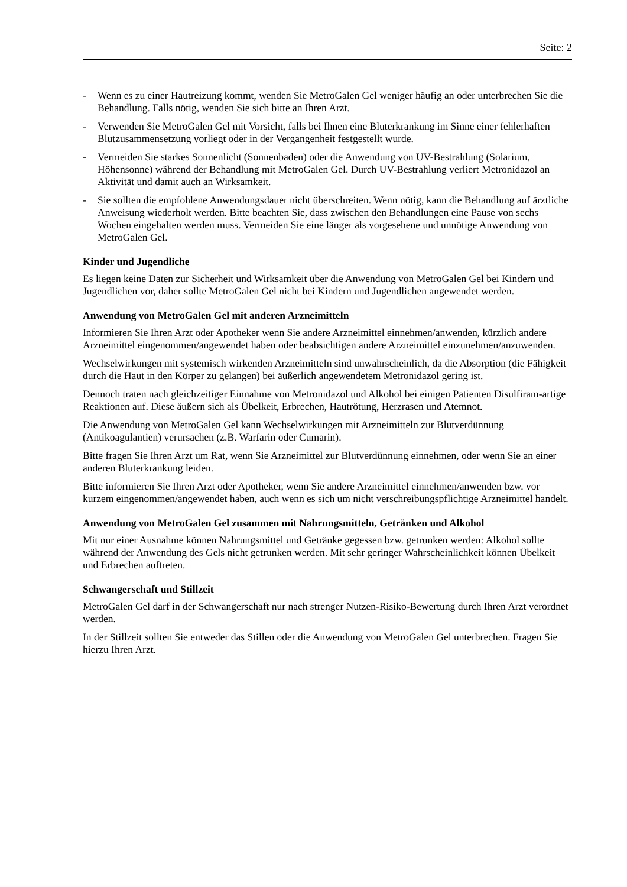Seite: 2
- Wenn es zu einer Hautreizung kommt, wenden Sie MetroGalen Gel weniger häufig an oder unterbrechen Sie die Behandlung. Falls nötig, wenden Sie sich bitte an Ihren Arzt.
- Verwenden Sie MetroGalen Gel mit Vorsicht, falls bei Ihnen eine Bluterkrankung im Sinne einer fehlerhaften Blutzusammensetzung vorliegt oder in der Vergangenheit festgestellt wurde.
- Vermeiden Sie starkes Sonnenlicht (Sonnenbaden) oder die Anwendung von UV-Bestrahlung (Solarium, Höhensonne) während der Behandlung mit MetroGalen Gel. Durch UV-Bestrahlung verliert Metronidazol an Aktivität und damit auch an Wirksamkeit.
- Sie sollten die empfohlene Anwendungsdauer nicht überschreiten. Wenn nötig, kann die Behandlung auf ärztliche Anweisung wiederholt werden. Bitte beachten Sie, dass zwischen den Behandlungen eine Pause von sechs Wochen eingehalten werden muss. Vermeiden Sie eine länger als vorgesehene und unnötige Anwendung von MetroGalen Gel.
Kinder und Jugendliche
Es liegen keine Daten zur Sicherheit und Wirksamkeit über die Anwendung von MetroGalen Gel bei Kindern und Jugendlichen vor, daher sollte MetroGalen Gel nicht bei Kindern und Jugendlichen angewendet werden.
Anwendung von MetroGalen Gel mit anderen Arzneimitteln
Informieren Sie Ihren Arzt oder Apotheker wenn Sie andere Arzneimittel einnehmen/anwenden, kürzlich andere Arzneimittel eingenommen/angewendet haben oder beabsichtigen andere Arzneimittel einzunehmen/anzuwenden.
Wechselwirkungen mit systemisch wirkenden Arzneimitteln sind unwahrscheinlich, da die Absorption (die Fähigkeit durch die Haut in den Körper zu gelangen) bei äußerlich angewendetem Metronidazol gering ist.
Dennoch traten nach gleichzeitiger Einnahme von Metronidazol und Alkohol bei einigen Patienten Disulfiram-artige Reaktionen auf. Diese äußern sich als Übelkeit, Erbrechen, Hautrötung, Herzrasen und Atemnot.
Die Anwendung von MetroGalen Gel kann Wechselwirkungen mit Arzneimitteln zur Blutverdünnung (Antikoagulantien) verursachen (z.B. Warfarin oder Cumarin).
Bitte fragen Sie Ihren Arzt um Rat, wenn Sie Arzneimittel zur Blutverdünnung einnehmen, oder wenn Sie an einer anderen Bluterkrankung leiden.
Bitte informieren Sie Ihren Arzt oder Apotheker, wenn Sie andere Arzneimittel einnehmen/anwenden bzw. vor kurzem eingenommen/angewendet haben, auch wenn es sich um nicht verschreibungspflichtige Arzneimittel handelt.
Anwendung von MetroGalen Gel zusammen mit Nahrungsmitteln, Getränken und Alkohol
Mit nur einer Ausnahme können Nahrungsmittel und Getränke gegessen bzw. getrunken werden: Alkohol sollte während der Anwendung des Gels nicht getrunken werden. Mit sehr geringer Wahrscheinlichkeit können Übelkeit und Erbrechen auftreten.
Schwangerschaft und Stillzeit
MetroGalen Gel darf in der Schwangerschaft nur nach strenger Nutzen-Risiko-Bewertung durch Ihren Arzt verordnet werden.
In der Stillzeit sollten Sie entweder das Stillen oder die Anwendung von MetroGalen Gel unterbrechen. Fragen Sie hierzu Ihren Arzt.